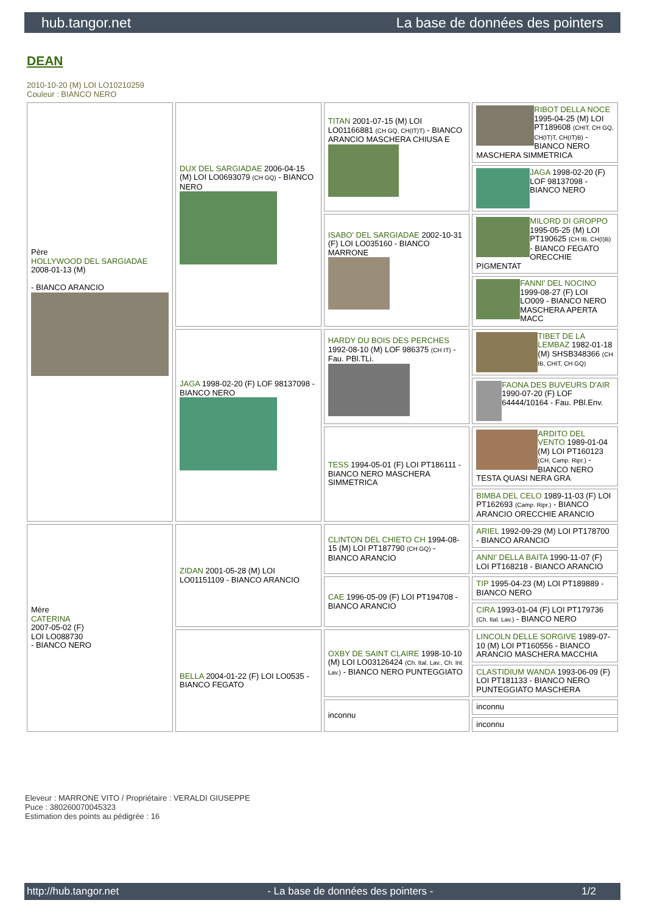hub.tangor.net La base de données des pointers
DEAN
2010-10-20 (M) LOI LO10210259
Couleur : BIANCO NERO
| Père HOLLYWOOD DEL SARGIADAE 2008-01-13 (M) - BIANCO ARANCIO | DUX DEL SARGIADAE 2006-04-15 (M) LOI LO0693079 (CH GQ) - BIANCO NERO | TITAN 2001-07-15 (M) LOI LO01166881 (CH GQ, CH(IT)T) - BIANCO ARANCIO MASCHERA CHIUSA E | RIBOT DELLA NOCE 1995-04-25 (M) LOI PT189608 (CHIT, CH GQ, CH(IT)T, CH(IT)B) - BIANCO NERO MASCHERA SIMMETRICA |
| | | | JAGA 1998-02-20 (F) LOF 98137098 - BIANCO NERO |
| | | ISABO' DEL SARGIADAE 2002-10-31 (F) LOI LO035160 - BIANCO MARRONE | MILORD DI GROPPO 1995-05-25 (M) LOI PT190625 (CH IB, CH(I)B) - BIANCO FEGATO ORECCHIE PIGMENTAT |
| | | | FANNI' DEL NOCINO 1999-08-27 (F) LOI LO009 - BIANCO NERO MASCHERA APERTA MACC |
| | JAGA 1998-02-20 (F) LOF 98137098 - BIANCO NERO | HARDY DU BOIS DES PERCHES 1992-08-10 (M) LOF 986375 (CH IT) - Fau. PBl.TLi. | TIBET DE LA LEMBAZ 1982-01-18 (M) SHSB348366 (CH IB, CHIT, CH GQ) |
| | | | FAONA DES BUVEURS D'AIR 1990-07-20 (F) LOF 64444/10164 - Fau. PBl.Env. |
| | | TESS 1994-05-01 (F) LOI PT186111 - BIANCO NERO MASCHERA SIMMETRICA | ARDITO DEL VENTO 1989-01-04 (M) LOI PT160123 (CH, Camp. Ripr.) - BIANCO NERO TESTA QUASI NERA GRA |
| | | | BIMBA DEL CELO 1989-11-03 (F) LOI PT162693 (Camp. Ripr.) - BIANCO ARANCIO ORECCHIE ARANCIO |
| Mère CATERINA 2007-05-02 (F) LOI LO088730 - BIANCO NERO | ZIDAN 2001-05-28 (M) LOI LO01151109 - BIANCO ARANCIO | CLINTON DEL CHIETO CH 1994-08-15 (M) LOI PT187790 (CH GQ) - BIANCO ARANCIO | ARIEL 1992-09-29 (M) LOI PT178700 - BIANCO ARANCIO |
| | | | ANNI' DELLA BAITA 1990-11-07 (F) LOI PT168218 - BIANCO ARANCIO |
| | | CAE 1996-05-09 (F) LOI PT194708 - BIANCO ARANCIO | TIP 1995-04-23 (M) LOI PT189889 - BIANCO NERO |
| | | | CIRA 1993-01-04 (F) LOI PT179736 (Ch. Ital. Lav.) - BIANCO NERO |
| | BELLA 2004-01-22 (F) LOI LO0535 - BIANCO FEGATO | OXBY DE SAINT CLAIRE 1998-10-10 (M) LOI LO03126424 (Ch. Ital. Lav., Ch. Int. Lav.) - BIANCO NERO PUNTEGGIATO | LINCOLN DELLE SORGIVE 1989-07-10 (M) LOI PT160556 - BIANCO ARANCIO MASCHERA MACCHIA |
| | | | CLASTIDIUM WANDA 1993-06-09 (F) LOI PT181133 - BIANCO NERO PUNTEGGIATO MASCHERA |
| | | inconnu | inconnu |
| | | | inconnu |
Eleveur : MARRONE VITO / Propriétaire : VERALDI GIUSEPPE
Puce : 380260070045323
Estimation des points au pédigrée : 16
http://hub.tangor.net - La base de données des pointers - 1/2